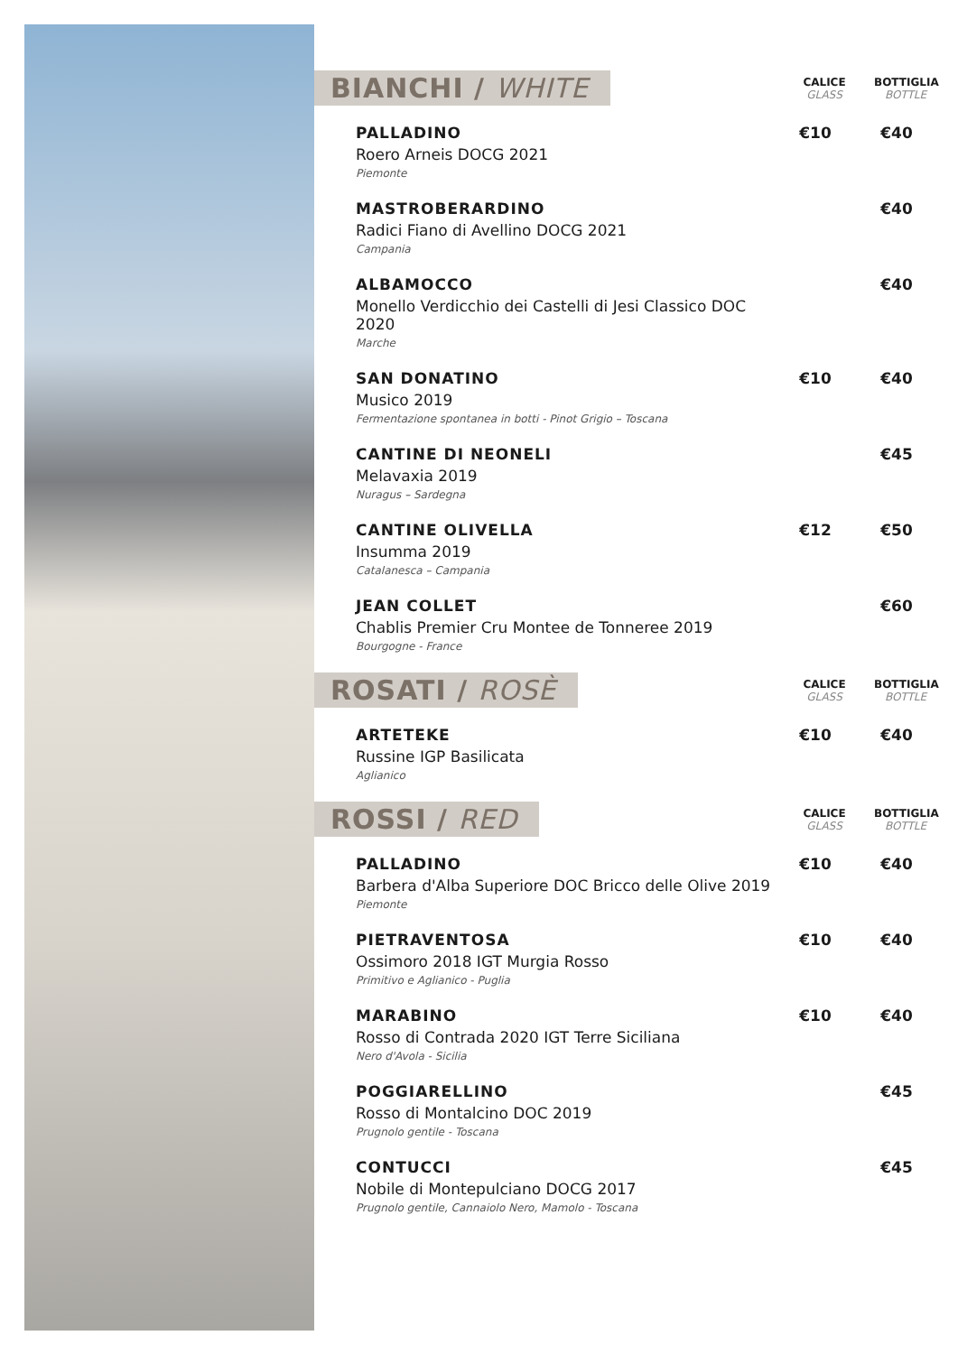BIANCHI / WHITE
CALICE
GLASS
BOTTIGLIA
BOTTLE
| PALLADINO Roero Arneis DOCG 2021 Piemonte | €10 | €40 |
| MASTROBERARDINO Radici Fiano di Avellino DOCG 2021 Campania | | €40 |
| ALBAMOCCO Monello Verdicchio dei Castelli di Jesi Classico DOC 2020 Marche | | €40 |
| SAN DONATINO Musico 2019 Fermentazione spontanea in botti - Pinot Grigio – Toscana | €10 | €40 |
| CANTINE DI NEONELI Melavaxia 2019 Nuragus – Sardegna | | €45 |
| CANTINE OLIVELLA Insumma 2019 Catalanesca – Campania | €12 | €50 |
| JEAN COLLET Chablis Premier Cru Montee de Tonneree 2019 Bourgogne - France | | €60 |
ROSATI / ROSÈ
CALICE
GLASS
BOTTIGLIA
BOTTLE
| ARTETEKE Russine IGP Basilicata Aglianico | €10 | €40 |
ROSSI / RED
CALICE
GLASS
BOTTIGLIA
BOTTLE
| PALLADINO Barbera d'Alba Superiore DOC Bricco delle Olive 2019 Piemonte | €10 | €40 |
| PIETRAVENTOSA Ossimoro 2018 IGT Murgia Rosso Primitivo e Aglianico - Puglia | €10 | €40 |
| MARABINO Rosso di Contrada 2020 IGT Terre Siciliana Nero d'Avola - Sicilia | €10 | €40 |
| POGGIARELLINO Rosso di Montalcino DOC 2019 Prugnolo gentile - Toscana | | €45 |
| CONTUCCI Nobile di Montepulciano DOCG 2017 Prugnolo gentile, Cannaiolo Nero, Mamolo - Toscana | | €45 |